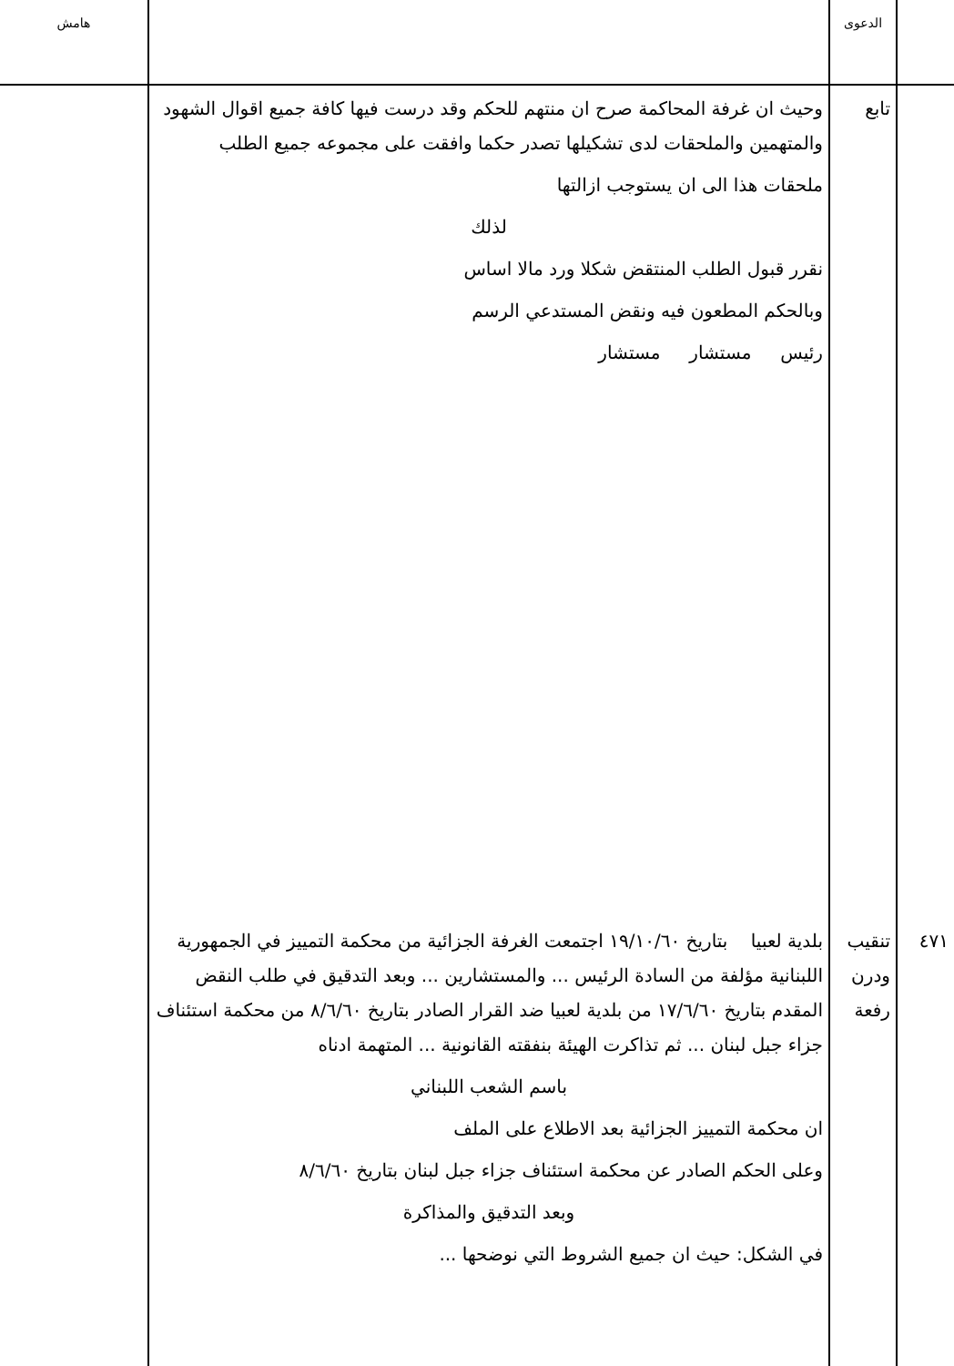| | الدعوى | | هامش |
| --- | --- | --- | --- |
| | تابع | وحيث ان غرفة المحاكمة صرح ان منتهم للحكم وقد درست فيها كافة جميع اقوال الشهود والمتهمين والملحقات لدى تشكيلها تصدر حكما وافقت على مجموعه جميع الطلب ملحقات هذا الى ان يستوجب ازالتها لذلك نقرر قبول الطلب المنتقض شكلا ورد مالا اساس وبالحكم المطعون فيه ونقض المستدعي الرسم رئيس مستشار مستشار | |
| ٤٧١ | تنقيب ودرن رفعة | بلدية لعبيا بتاريخ ١٩/١٠/٦٠ اجتمعت الغرفة الجزائية من محكمة التمييز في الجمهورية اللبنانية مؤلفة من السادة الرئيس ... والمستشارين ... وبعد التدقيق في طلب النقض المقدم بتاريخ ١٧/٦/٦٠ من بلدية لعبيا ضد القرار الصادر بتاريخ ٨/٦/٦٠ من محكمة استئناف جزاء جبل لبنان ... ثم تذاكرت الهيئة بنفقته القانونية ... المتهمة ادناه باسم الشعب اللبناني ان محكمة التمييز الجزائية بعد الاطلاع على الملف وعلى الحكم الصادر عن محكمة استئناف جزاء جبل لبنان بتاريخ ٨/٦/٦٠ وبعد التدقيق والمذاكرة في الشكل: حيث ان جميع الشروط التي نوضحها ... | |